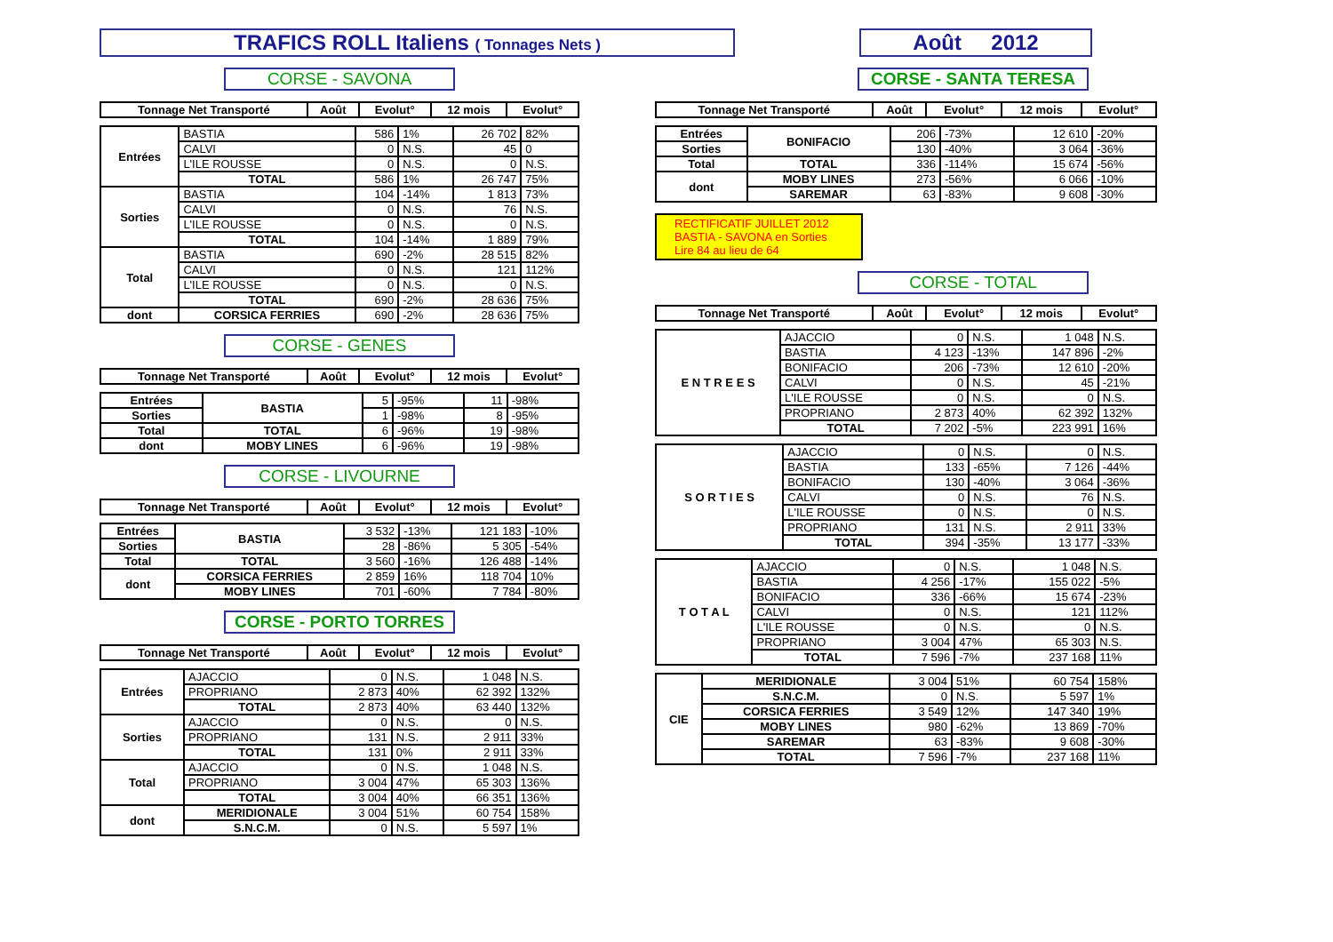TRAFICS ROLL Italiens ( Tonnages Nets )
Août 2012
CORSE - SAVONA
| Tonnage Net Transporté | Août | Evolut° | 12 mois | Evolut° |
| --- | --- | --- | --- | --- |
| Entrées | BASTIA | 586 | 1% | 26 702 | 82% |
| | CALVI | 0 | N.S. | 45 | 0 |
| | L'ILE ROUSSE | 0 | N.S. | 0 | N.S. |
| | TOTAL | 586 | 1% | 26 747 | 75% |
| Sorties | BASTIA | 104 | -14% | 1 813 | 73% |
| | CALVI | 0 | N.S. | 76 | N.S. |
| | L'ILE ROUSSE | 0 | N.S. | 0 | N.S. |
| | TOTAL | 104 | -14% | 1 889 | 79% |
| Total | BASTIA | 690 | -2% | 28 515 | 82% |
| | CALVI | 0 | N.S. | 121 | 112% |
| | L'ILE ROUSSE | 0 | N.S. | 0 | N.S. |
| | TOTAL | 690 | -2% | 28 636 | 75% |
| dont | CORSICA FERRIES | 690 | -2% | 28 636 | 75% |
CORSE - GENES
| Tonnage Net Transporté | Août | Evolut° | 12 mois | Evolut° |
| --- | --- | --- | --- | --- |
| Entrées | BASTIA | 5 | -95% | 11 | -98% |
| Sorties | | 1 | -98% | 8 | -95% |
| Total | TOTAL | 6 | -96% | 19 | -98% |
| dont | MOBY LINES | 6 | -96% | 19 | -98% |
CORSE - LIVOURNE
| Tonnage Net Transporté | Août | Evolut° | 12 mois | Evolut° |
| --- | --- | --- | --- | --- |
| Entrées | BASTIA | 3 532 | -13% | 121 183 | -10% |
| Sorties | | 28 | -86% | 5 305 | -54% |
| Total | TOTAL | 3 560 | -16% | 126 488 | -14% |
| dont | CORSICA FERRIES | 2 859 | 16% | 118 704 | 10% |
| | MOBY LINES | 701 | -60% | 7 784 | -80% |
CORSE - PORTO TORRES
| Tonnage Net Transporté | Août | Evolut° | 12 mois | Evolut° |
| --- | --- | --- | --- | --- |
| Entrées | AJACCIO | 0 | N.S. | 1 048 | N.S. |
| | PROPRIANO | 2 873 | 40% | 62 392 | 132% |
| | TOTAL | 2 873 | 40% | 63 440 | 132% |
| Sorties | AJACCIO | 0 | N.S. | 0 | N.S. |
| | PROPRIANO | 131 | N.S. | 2 911 | 33% |
| | TOTAL | 131 | 0% | 2 911 | 33% |
| Total | AJACCIO | 0 | N.S. | 1 048 | N.S. |
| | PROPRIANO | 3 004 | 47% | 65 303 | 136% |
| | TOTAL | 3 004 | 40% | 66 351 | 136% |
| dont | MERIDIONALE | 3 004 | 51% | 60 754 | 158% |
| | S.N.C.M. | 0 | N.S. | 5 597 | 1% |
CORSE - SANTA TERESA
| Tonnage Net Transporté | Août | Evolut° | 12 mois | Evolut° |
| --- | --- | --- | --- | --- |
| Entrées | BONIFACIO | 206 | -73% | 12 610 | -20% |
| Sorties | | 130 | -40% | 3 064 | -36% |
| Total | TOTAL | 336 | -114% | 15 674 | -56% |
| dont | MOBY LINES | 273 | -56% | 6 066 | -10% |
| | SAREMAR | 63 | -83% | 9 608 | -30% |
RECTIFICATIF JUILLET 2012
BASTIA - SAVONA en Sorties
Lire 84 au lieu de 64
CORSE - TOTAL
| Tonnage Net Transporté | Août | Evolut° | 12 mois | Evolut° |
| --- | --- | --- | --- | --- |
| E N T R E E S | AJACCIO | 0 | N.S. | 1 048 | N.S. |
| | BASTIA | 4 123 | -13% | 147 896 | -2% |
| | BONIFACIO | 206 | -73% | 12 610 | -20% |
| | CALVI | 0 | N.S. | 45 | -21% |
| | L'ILE ROUSSE | 0 | N.S. | 0 | N.S. |
| | PROPRIANO | 2 873 | 40% | 62 392 | 132% |
| | TOTAL | 7 202 | -5% | 223 991 | 16% |
| S O R T I E S | AJACCIO | 0 | N.S. | 0 | N.S. |
| | BASTIA | 133 | -65% | 7 126 | -44% |
| | BONIFACIO | 130 | -40% | 3 064 | -36% |
| | CALVI | 0 | N.S. | 76 | N.S. |
| | L'ILE ROUSSE | 0 | N.S. | 0 | N.S. |
| | PROPRIANO | 131 | N.S. | 2 911 | 33% |
| | TOTAL | 394 | -35% | 13 177 | -33% |
| T O T A L | AJACCIO | 0 | N.S. | 1 048 | N.S. |
| | BASTIA | 4 256 | -17% | 155 022 | -5% |
| | BONIFACIO | 336 | -66% | 15 674 | -23% |
| | CALVI | 0 | N.S. | 121 | 112% |
| | L'ILE ROUSSE | 0 | N.S. | 0 | N.S. |
| | PROPRIANO | 3 004 | 47% | 65 303 | N.S. |
| | TOTAL | 7 596 | -7% | 237 168 | 11% |
| CIE | MERIDIONALE | 3 004 | 51% | 60 754 | 158% |
| | S.N.C.M. | 0 | N.S. | 5 597 | 1% |
| | CORSICA FERRIES | 3 549 | 12% | 147 340 | 19% |
| | MOBY LINES | 980 | -62% | 13 869 | -70% |
| | SAREMAR | 63 | -83% | 9 608 | -30% |
| | TOTAL | 7 596 | -7% | 237 168 | 11% |